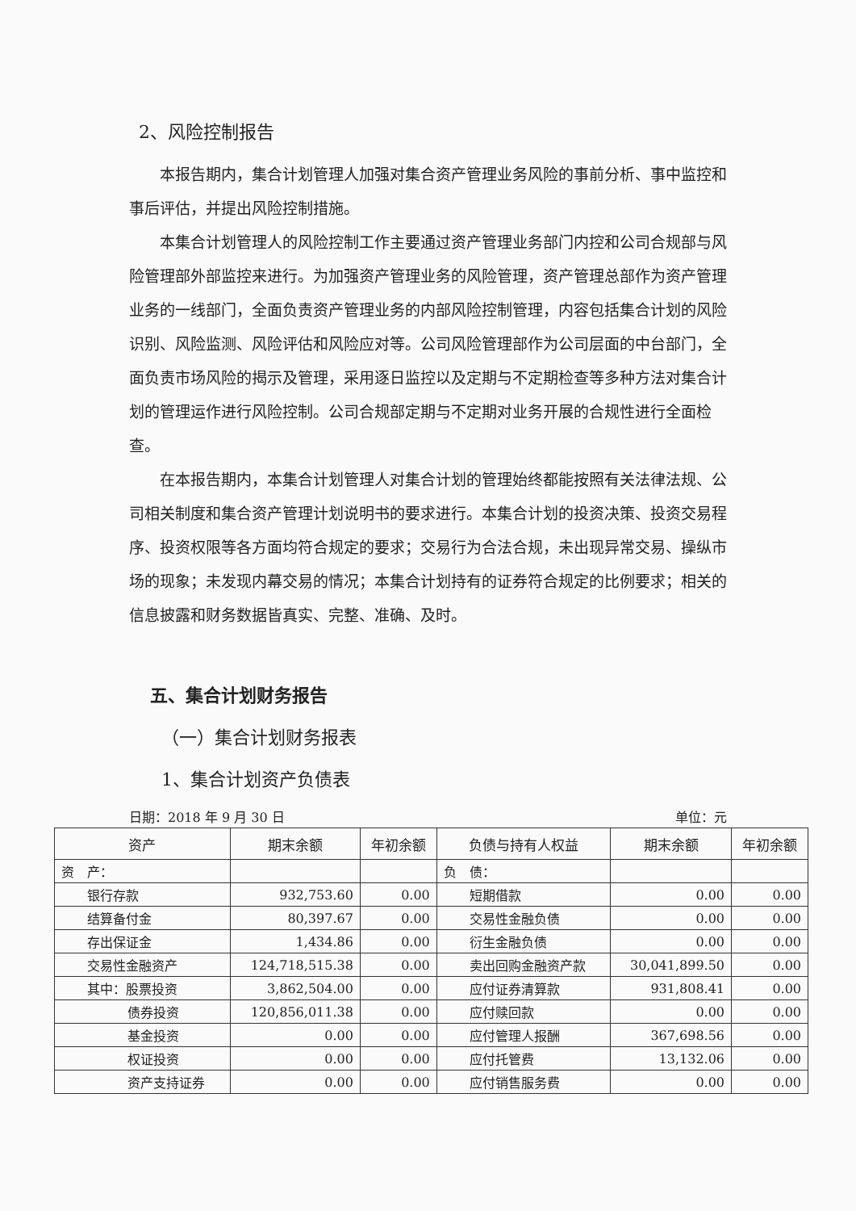2、风险控制报告
本报告期内，集合计划管理人加强对集合资产管理业务风险的事前分析、事中监控和事后评估，并提出风险控制措施。
本集合计划管理人的风险控制工作主要通过资产管理业务部门内控和公司合规部与风险管理部外部监控来进行。为加强资产管理业务的风险管理，资产管理总部作为资产管理业务的一线部门，全面负责资产管理业务的内部风险控制管理，内容包括集合计划的风险识别、风险监测、风险评估和风险应对等。公司风险管理部作为公司层面的中台部门，全面负责市场风险的揭示及管理，采用逐日监控以及定期与不定期检查等多种方法对集合计划的管理运作进行风险控制。公司合规部定期与不定期对业务开展的合规性进行全面检查。
在本报告期内，本集合计划管理人对集合计划的管理始终都能按照有关法律法规、公司相关制度和集合资产管理计划说明书的要求进行。本集合计划的投资决策、投资交易程序、投资权限等各方面均符合规定的要求；交易行为合法合规，未出现异常交易、操纵市场的现象；未发现内幕交易的情况；本集合计划持有的证券符合规定的比例要求；相关的信息披露和财务数据皆真实、完整、准确、及时。
五、集合计划财务报告
（一）集合计划财务报表
1、集合计划资产负债表
日期：2018 年 9 月 30 日 单位：元
| 资产 | 期末余额 | 年初余额 | 负债与持有人权益 | 期末余额 | 年初余额 |
| --- | --- | --- | --- | --- | --- |
| 资 产： | | | 负 债： | | |
| 银行存款 | 932,753.60 | 0.00 | 短期借款 | 0.00 | 0.00 |
| 结算备付金 | 80,397.67 | 0.00 | 交易性金融负债 | 0.00 | 0.00 |
| 存出保证金 | 1,434.86 | 0.00 | 衍生金融负债 | 0.00 | 0.00 |
| 交易性金融资产 | 124,718,515.38 | 0.00 | 卖出回购金融资产款 | 30,041,899.50 | 0.00 |
| 其中：股票投资 | 3,862,504.00 | 0.00 | 应付证券清算款 | 931,808.41 | 0.00 |
| 债券投资 | 120,856,011.38 | 0.00 | 应付赎回款 | 0.00 | 0.00 |
| 基金投资 | 0.00 | 0.00 | 应付管理人报酬 | 367,698.56 | 0.00 |
| 权证投资 | 0.00 | 0.00 | 应付托管费 | 13,132.06 | 0.00 |
| 资产支持证券 | 0.00 | 0.00 | 应付销售服务费 | 0.00 | 0.00 |